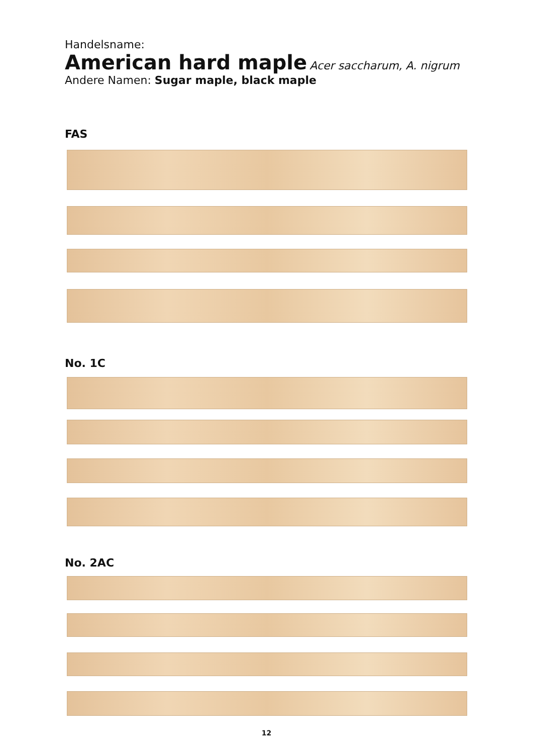Handelsname:
American hard maple Acer saccharum, A. nigrum
Andere Namen: Sugar maple, black maple
FAS
No. 1C
No. 2AC
12